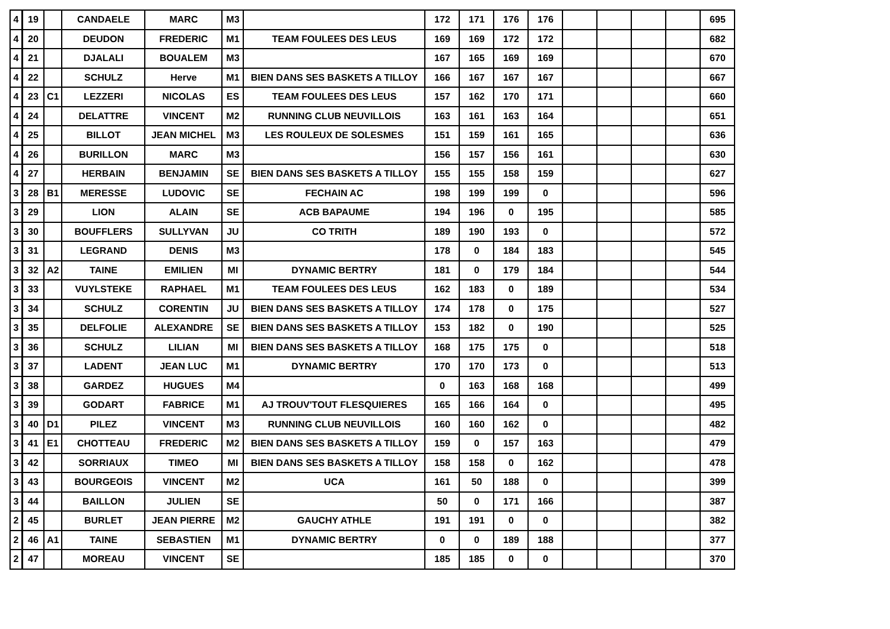| 4 | 19 | | CANDAELE | MARC | M3 | | 172 | 171 | 176 | 176 | | | | | 695 |
| 4 | 20 | | DEUDON | FREDERIC | M1 | TEAM FOULEES DES LEUS | 169 | 169 | 172 | 172 | | | | | 682 |
| 4 | 21 | | DJALALI | BOUALEM | M3 | | 167 | 165 | 169 | 169 | | | | | 670 |
| 4 | 22 | | SCHULZ | Herve | M1 | BIEN DANS SES BASKETS A TILLOY | 166 | 167 | 167 | 167 | | | | | 667 |
| 4 | 23 | C1 | LEZZERI | NICOLAS | ES | TEAM FOULEES DES LEUS | 157 | 162 | 170 | 171 | | | | | 660 |
| 4 | 24 | | DELATTRE | VINCENT | M2 | RUNNING CLUB NEUVILLOIS | 163 | 161 | 163 | 164 | | | | | 651 |
| 4 | 25 | | BILLOT | JEAN MICHEL | M3 | LES ROULEUX DE SOLESMES | 151 | 159 | 161 | 165 | | | | | 636 |
| 4 | 26 | | BURILLON | MARC | M3 | | 156 | 157 | 156 | 161 | | | | | 630 |
| 4 | 27 | | HERBAIN | BENJAMIN | SE | BIEN DANS SES BASKETS A TILLOY | 155 | 155 | 158 | 159 | | | | | 627 |
| 3 | 28 | B1 | MERESSE | LUDOVIC | SE | FECHAIN AC | 198 | 199 | 199 | 0 | | | | | 596 |
| 3 | 29 | | LION | ALAIN | SE | ACB BAPAUME | 194 | 196 | 0 | 195 | | | | | 585 |
| 3 | 30 | | BOUFFLERS | SULLYVAN | JU | CO TRITH | 189 | 190 | 193 | 0 | | | | | 572 |
| 3 | 31 | | LEGRAND | DENIS | M3 | | 178 | 0 | 184 | 183 | | | | | 545 |
| 3 | 32 | A2 | TAINE | EMILIEN | MI | DYNAMIC BERTRY | 181 | 0 | 179 | 184 | | | | | 544 |
| 3 | 33 | | VUYLSTEKE | RAPHAEL | M1 | TEAM FOULEES DES LEUS | 162 | 183 | 0 | 189 | | | | | 534 |
| 3 | 34 | | SCHULZ | CORENTIN | JU | BIEN DANS SES BASKETS A TILLOY | 174 | 178 | 0 | 175 | | | | | 527 |
| 3 | 35 | | DELFOLIE | ALEXANDRE | SE | BIEN DANS SES BASKETS A TILLOY | 153 | 182 | 0 | 190 | | | | | 525 |
| 3 | 36 | | SCHULZ | LILIAN | MI | BIEN DANS SES BASKETS A TILLOY | 168 | 175 | 175 | 0 | | | | | 518 |
| 3 | 37 | | LADENT | JEAN LUC | M1 | DYNAMIC BERTRY | 170 | 170 | 173 | 0 | | | | | 513 |
| 3 | 38 | | GARDEZ | HUGUES | M4 | | 0 | 163 | 168 | 168 | | | | | 499 |
| 3 | 39 | | GODART | FABRICE | M1 | AJ TROUV'TOUT FLESQUIERES | 165 | 166 | 164 | 0 | | | | | 495 |
| 3 | 40 | D1 | PILEZ | VINCENT | M3 | RUNNING CLUB NEUVILLOIS | 160 | 160 | 162 | 0 | | | | | 482 |
| 3 | 41 | E1 | CHOTTEAU | FREDERIC | M2 | BIEN DANS SES BASKETS A TILLOY | 159 | 0 | 157 | 163 | | | | | 479 |
| 3 | 42 | | SORRIAUX | TIMEO | MI | BIEN DANS SES BASKETS A TILLOY | 158 | 158 | 0 | 162 | | | | | 478 |
| 3 | 43 | | BOURGEOIS | VINCENT | M2 | UCA | 161 | 50 | 188 | 0 | | | | | 399 |
| 3 | 44 | | BAILLON | JULIEN | SE | | 50 | 0 | 171 | 166 | | | | | 387 |
| 2 | 45 | | BURLET | JEAN PIERRE | M2 | GAUCHY ATHLE | 191 | 191 | 0 | 0 | | | | | 382 |
| 2 | 46 | A1 | TAINE | SEBASTIEN | M1 | DYNAMIC BERTRY | 0 | 0 | 189 | 188 | | | | | 377 |
| 2 | 47 | | MOREAU | VINCENT | SE | | 185 | 185 | 0 | 0 | | | | | 370 |